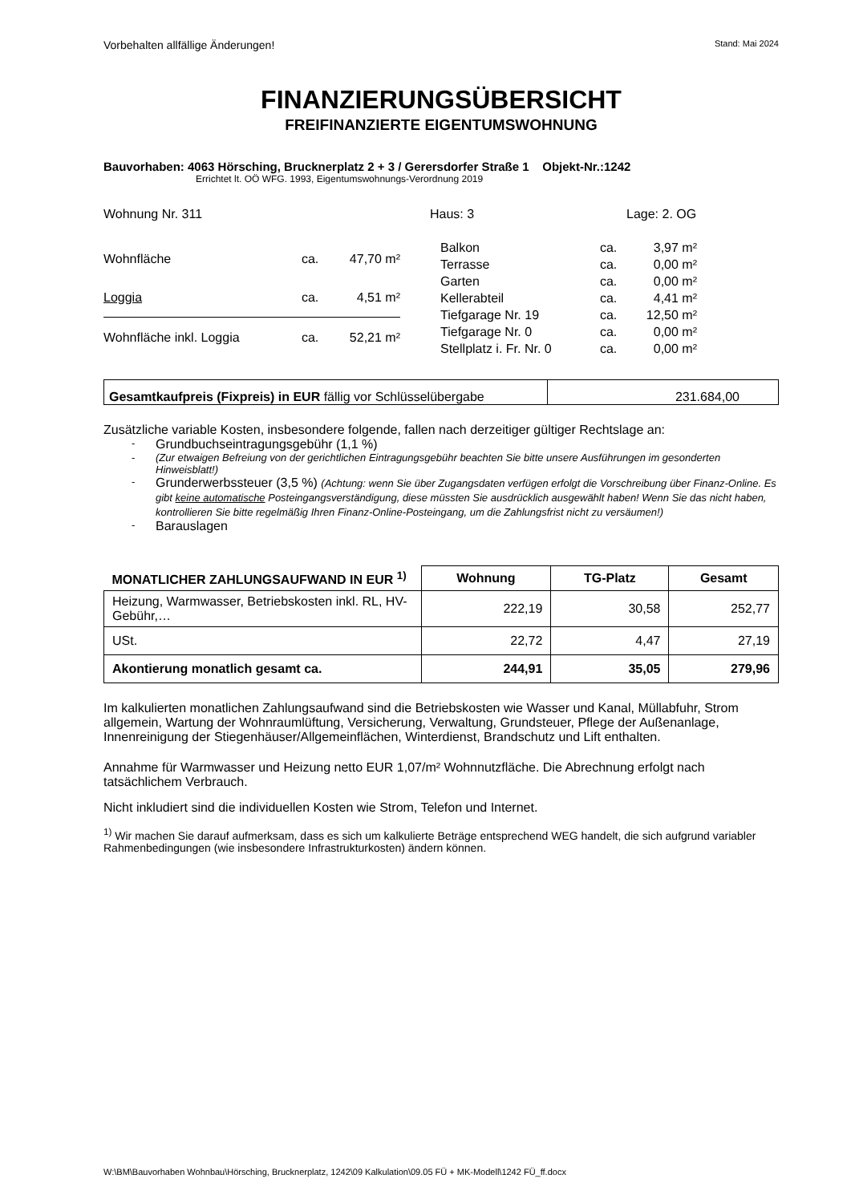Vorbehalten allfällige Änderungen! Stand: Mai 2024
FINANZIERUNGSÜBERSICHT
FREIFINANZIERTE EIGENTUMSWOHNUNG
Bauvorhaben: 4063 Hörsching, Brucknerplatz 2 + 3 / Gerersdorfer Straße 1 Objekt-Nr.:1242
Errichtet lt. OÖ WFG. 1993, Eigentumswohnungs-Verordnung 2019
Wohnung Nr. 311 Haus: 3 Lage: 2. OG
| Wohnfläche | ca. | 47,70 m² |
| Loggia | ca. | 4,51 m² |
| Wohnfläche inkl. Loggia | ca. | 52,21 m² |
| Balkon | ca. | 3,97 m² |
| Terrasse | ca. | 0,00 m² |
| Garten | ca. | 0,00 m² |
| Kellerabteil | ca. | 4,41 m² |
| Tiefgarage Nr. 19 | ca. | 12,50 m² |
| Tiefgarage Nr. 0 | ca. | 0,00 m² |
| Stellplatz i. Fr. Nr. 0 | ca. | 0,00 m² |
| Gesamtkaufpreis (Fixpreis) in EUR fällig vor Schlüsselübergabe | 231.684,00 |
Zusätzliche variable Kosten, insbesondere folgende, fallen nach derzeitiger gültiger Rechtslage an:
- Grundbuchseintragungsgebühr (1,1 %)
- (Zur etwaigen Befreiung von der gerichtlichen Eintragungsgebühr beachten Sie bitte unsere Ausführungen im gesonderten Hinweisblatt!)
- Grunderwerbssteuer (3,5 %) (Achtung: wenn Sie über Zugangsdaten verfügen erfolgt die Vorschreibung über Finanz-Online. Es gibt keine automatische Posteingangsverständigung, diese müssten Sie ausdrücklich ausgewählt haben! Wenn Sie das nicht haben, kontrollieren Sie bitte regelmäßig Ihren Finanz-Online-Posteingang, um die Zahlungsfrist nicht zu versäumen!)
- Barauslagen
| MONATLICHER ZAHLUNGSAUFWAND IN EUR <sup>1)</sup> | Wohnung | TG-Platz | Gesamt |
| --- | --- | --- | --- |
| Heizung, Warmwasser, Betriebskosten inkl. RL, HV-Gebühr,… | 222,19 | 30,58 | 252,77 |
| USt. | 22,72 | 4,47 | 27,19 |
| Akontierung monatlich gesamt ca. | 244,91 | 35,05 | 279,96 |
Im kalkulierten monatlichen Zahlungsaufwand sind die Betriebskosten wie Wasser und Kanal, Müllabfuhr, Strom allgemein, Wartung der Wohnraumlüftung, Versicherung, Verwaltung, Grundsteuer, Pflege der Außenanlage, Innenreinigung der Stiegenhäuser/Allgemeinflächen, Winterdienst, Brandschutz und Lift enthalten.
Annahme für Warmwasser und Heizung netto EUR 1,07/m² Wohnnutzfläche. Die Abrechnung erfolgt nach tatsächlichem Verbrauch.
Nicht inkludiert sind die individuellen Kosten wie Strom, Telefon und Internet.
<sup>1)</sup> Wir machen Sie darauf aufmerksam, dass es sich um kalkulierte Beträge entsprechend WEG handelt, die sich aufgrund variabler Rahmenbedingungen (wie insbesondere Infrastrukturkosten) ändern können.
W:\BM\Bauvorhaben Wohnbau\Hörsching, Brucknerplatz, 1242\09 Kalkulation\09.05 FÜ + MK-Modell\1242 FÜ_ff.docx